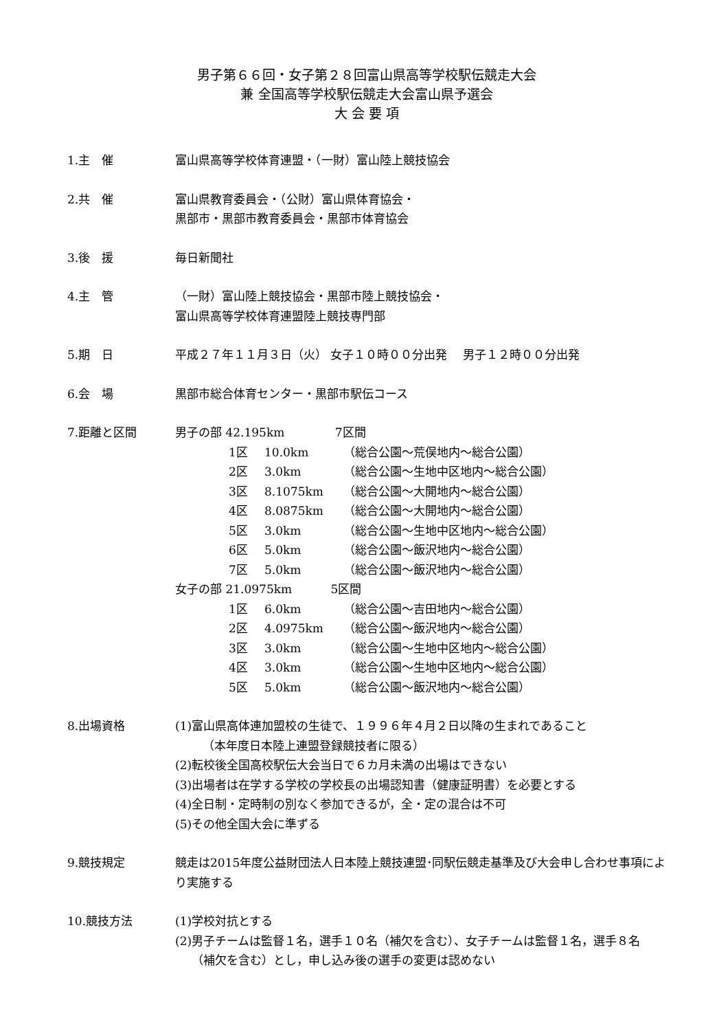男子第６６回・女子第２８回富山県高等学校駅伝競走大会
兼 全国高等学校駅伝競走大会富山県予選会
大 会 要 項
1.主　催 富山県高等学校体育連盟・（一財）富山陸上競技協会
2.共　催 富山県教育委員会・（公財）富山県体育協会・
黒部市・黒部市教育委員会・黒部市体育協会
3.後　援 毎日新聞社
4.主　管 （一財）富山陸上競技協会・黒部市陸上競技協会・
富山県高等学校体育連盟陸上競技専門部
5.期　日 平成２７年１１月３日（火） 女子１０時００分出発　 男子１２時００分出発
6.会　場 黒部市総合体育センター・黒部市駅伝コース
7.距離と区間 男子の部 42.195km　　　　 7区間
1区 10.0km （総合公園～荒俣地内～総合公園）
2区 3.0km （総合公園～生地中区地内～総合公園）
3区 8.1075km （総合公園～大開地内～総合公園）
4区 8.0875km （総合公園～大開地内～総合公園）
5区 3.0km （総合公園～生地中区地内～総合公園）
6区 5.0km （総合公園～飯沢地内～総合公園）
7区 5.0km （総合公園～飯沢地内～総合公園）
女子の部 21.0975km　　　 5区間
1区 6.0km （総合公園～吉田地内～総合公園）
2区 4.0975km （総合公園～飯沢地内～総合公園）
3区 3.0km （総合公園～生地中区地内～総合公園）
4区 3.0km （総合公園～生地中区地内～総合公園）
5区 5.0km （総合公園～飯沢地内～総合公園）
8.出場資格 (1)富山県高体連加盟校の生徒で、１９９６年４月２日以降の生まれであること
（本年度日本陸上連盟登録競技者に限る）
(2)転校後全国高校駅伝大会当日で６カ月未満の出場はできない
(3)出場者は在学する学校の学校長の出場認知書（健康証明書）を必要とする
(4)全日制・定時制の別なく参加できるが，全・定の混合は不可
(5)その他全国大会に準ずる
9.競技規定 競走は2015年度公益財団法人日本陸上競技連盟･同駅伝競走基準及び大会申し合わせ事項により実施する
10.競技方法 (1)学校対抗とする
(2)男子チームは監督１名，選手１０名（補欠を含む）、女子チームは監督１名，選手８名
（補欠を含む）とし，申し込み後の選手の変更は認めない